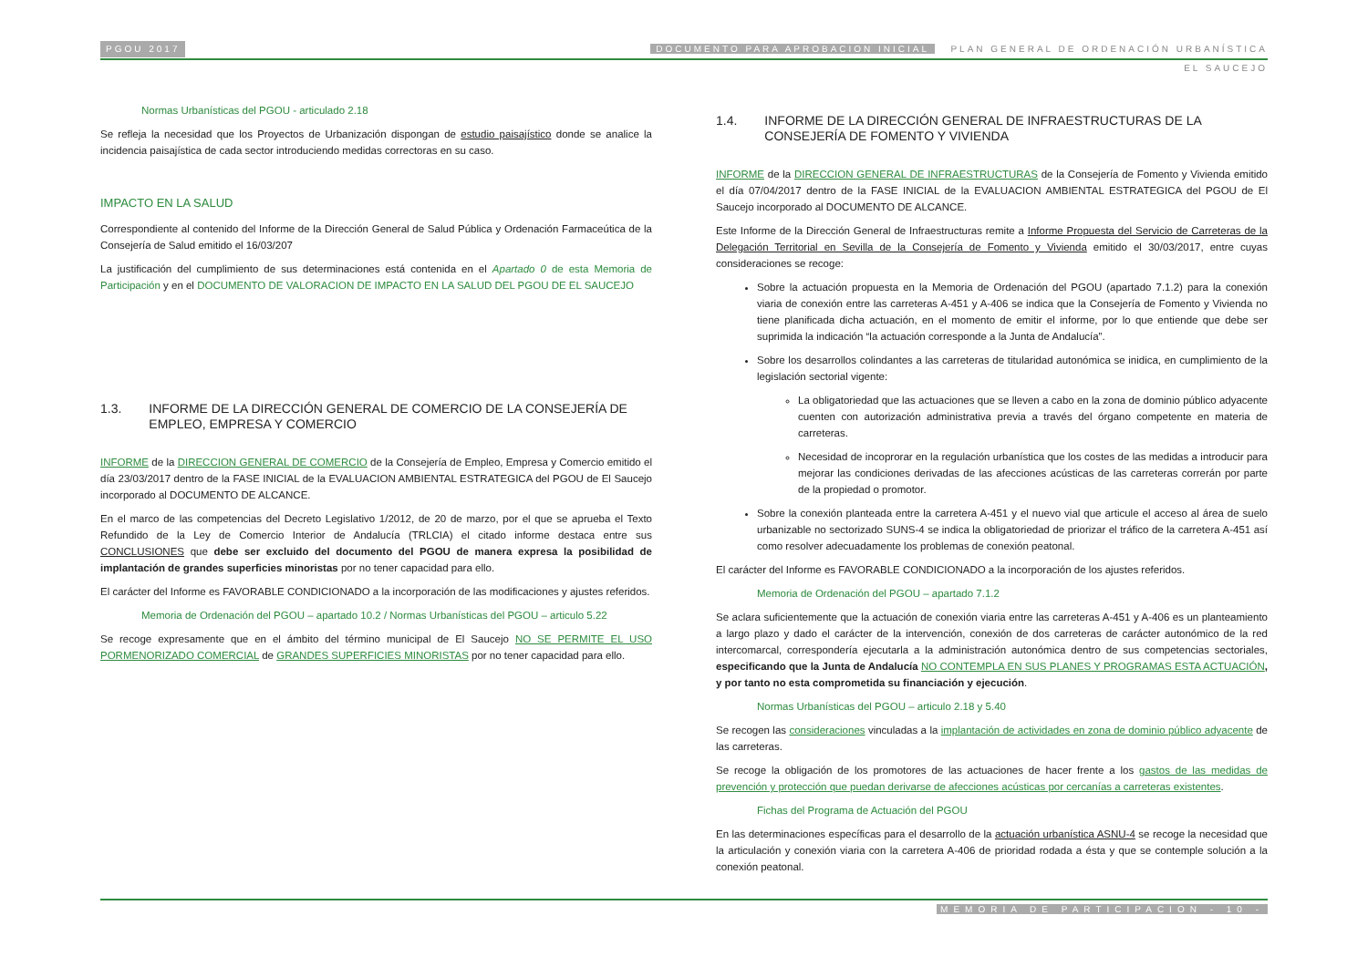PGOU 2017 DOCUMENTO PARA APROBACION INICIAL PLAN GENERAL DE ORDENACIÓN URBANÍSTICA
EL SAUCEJO
Normas Urbanísticas del PGOU - articulado 2.18
Se refleja la necesidad que los Proyectos de Urbanización dispongan de estudio paisajístico donde se analice la incidencia paisajística de cada sector introduciendo medidas correctoras en su caso.
IMPACTO EN LA SALUD
Correspondiente al contenido del Informe de la Dirección General de Salud Pública y Ordenación Farmaceútica de la Consejería de Salud emitido el 16/03/207
La justificación del cumplimiento de sus determinaciones está contenida en el Apartado 0 de esta Memoria de Participación y en el DOCUMENTO DE VALORACION DE IMPACTO EN LA SALUD DEL PGOU DE EL SAUCEJO
1.3. INFORME DE LA DIRECCIÓN GENERAL DE COMERCIO DE LA CONSEJERÍA DE EMPLEO, EMPRESA Y COMERCIO
INFORME de la DIRECCION GENERAL DE COMERCIO de la Consejería de Empleo, Empresa y Comercio emitido el día 23/03/2017 dentro de la FASE INICIAL de la EVALUACION AMBIENTAL ESTRATEGICA del PGOU de El Saucejo incorporado al DOCUMENTO DE ALCANCE.
En el marco de las competencias del Decreto Legislativo 1/2012, de 20 de marzo, por el que se aprueba el Texto Refundido de la Ley de Comercio Interior de Andalucía (TRLCIA) el citado informe destaca entre sus CONCLUSIONES que debe ser excluido del documento del PGOU de manera expresa la posibilidad de implantación de grandes superficies minoristas por no tener capacidad para ello.
El carácter del Informe es FAVORABLE CONDICIONADO a la incorporación de las modificaciones y ajustes referidos.
Memoria de Ordenación del PGOU – apartado 10.2 / Normas Urbanísticas del PGOU – articulo 5.22
Se recoge expresamente que en el ámbito del término municipal de El Saucejo NO SE PERMITE EL USO PORMENORIZADO COMERCIAL de GRANDES SUPERFICIES MINORISTAS por no tener capacidad para ello.
1.4. INFORME DE LA DIRECCIÓN GENERAL DE INFRAESTRUCTURAS DE LA CONSEJERÍA DE FOMENTO Y VIVIENDA
INFORME de la DIRECCION GENERAL DE INFRAESTRUCTURAS de la Consejería de Fomento y Vivienda emitido el día 07/04/2017 dentro de la FASE INICIAL de la EVALUACION AMBIENTAL ESTRATEGICA del PGOU de El Saucejo incorporado al DOCUMENTO DE ALCANCE.
Este Informe de la Dirección General de Infraestructuras remite a Informe Propuesta del Servicio de Carreteras de la Delegación Territorial en Sevilla de la Consejería de Fomento y Vivienda emitido el 30/03/2017, entre cuyas consideraciones se recoge:
Sobre la actuación propuesta en la Memoria de Ordenación del PGOU (apartado 7.1.2) para la conexión viaria de conexión entre las carreteras A-451 y A-406 se indica que la Consejería de Fomento y Vivienda no tiene planificada dicha actuación, en el momento de emitir el informe, por lo que entiende que debe ser suprimida la indicación “la actuación corresponde a la Junta de Andalucía”.
Sobre los desarrollos colindantes a las carreteras de titularidad autonómica se inidica, en cumplimiento de la legislación sectorial vigente:
La obligatoriedad que las actuaciones que se lleven a cabo en la zona de dominio público adyacente cuenten con autorización administrativa previa a través del órgano competente en materia de carreteras.
Necesidad de incoprorar en la regulación urbanística que los costes de las medidas a introducir para mejorar las condiciones derivadas de las afecciones acústicas de las carreteras correrán por parte de la propiedad o promotor.
Sobre la conexión planteada entre la carretera A-451 y el nuevo vial que articule el acceso al área de suelo urbanizable no sectorizado SUNS-4 se indica la obligatoriedad de priorizar el tráfico de la carretera A-451 así como resolver adecuadamente los problemas de conexión peatonal.
El carácter del Informe es FAVORABLE CONDICIONADO a la incorporación de los ajustes referidos.
Memoria de Ordenación del PGOU – apartado 7.1.2
Se aclara suficientemente que la actuación de conexión viaria entre las carreteras A-451 y A-406 es un planteamiento a largo plazo y dado el carácter de la intervención, conexión de dos carreteras de carácter autonómico de la red intercomarcal, correspondería ejecutarla a la administración autonómica dentro de sus competencias sectoriales, especificando que la Junta de Andalucía NO CONTEMPLA EN SUS PLANES Y PROGRAMAS ESTA ACTUACIÓN, y por tanto no esta comprometida su financiación y ejecución.
Normas Urbanísticas del PGOU – articulo 2.18 y 5.40
Se recogen las consideraciones vinculadas a la implantación de actividades en zona de dominio público adyacente de las carreteras.
Se recoge la obligación de los promotores de las actuaciones de hacer frente a los gastos de las medidas de prevención y protección que puedan derivarse de afecciones acústicas por cercanías a carreteras existentes.
Fichas del Programa de Actuación del PGOU
En las determinaciones específicas para el desarrollo de la actuación urbanística ASNU-4 se recoge la necesidad que la articulación y conexión viaria con la carretera A-406 de prioridad rodada a ésta y que se contemple solución a la conexión peatonal.
MEMORIA DE PARTICIPACION - 10 -